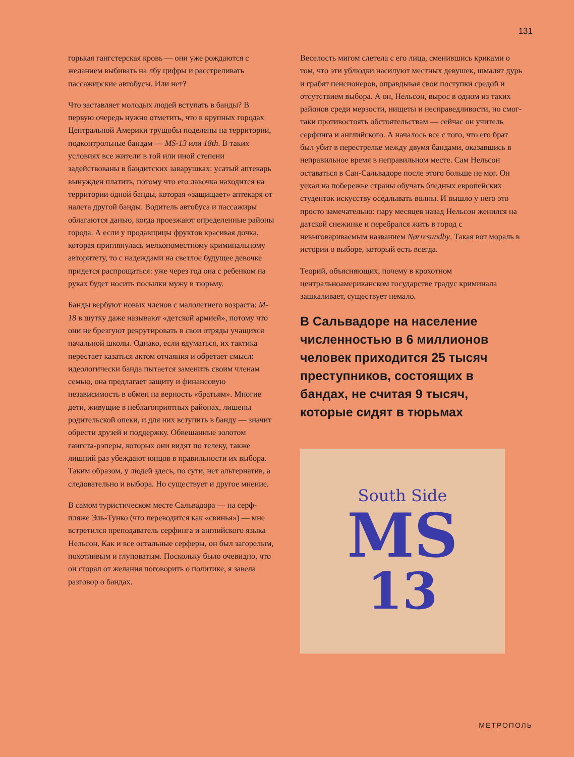131
горькая гангстерская кровь — они уже рождаются с желанием выбивать на лбу цифры и расстреливать пассажирские автобусы. Или нет?
Что заставляет молодых людей вступать в банды? В первую очередь нужно отметить, что в крупных городах Центральной Америки трущобы поделены на территории, подконтрольные бандам — MS-13 или 18th. В таких условиях все жители в той или иной степени задействованы в бандитских заварушках: усатый аптекарь вынужден платить, потому что его лавочка находится на территории одной банды, которая «защищает» аптекаря от налета другой банды. Водитель автобуса и пассажиры облагаются данью, когда проезжают определенные районы города. А если у продавщицы фруктов красивая дочка, которая приглянулась мелкопоместному криминальному авторитету, то с надеждами на светлое будущее девочке придется распрощаться: уже через год она с ребенком на руках будет носить посылки мужу в тюрьму.
Банды вербуют новых членов с малолетнего возраста: M-18 в шутку даже называют «детской армией», потому что они не брезгуют рекрутировать в свои отряды учащихся начальной школы. Однако, если вдуматься, их тактика перестает казаться актом отчаяния и обретает смысл: идеологически банда пытается заменить своим членам семью, она предлагает защиту и финансовую независимость в обмен на верность «братьям». Многие дети, живущие в неблагоприятных районах, лишены родительской опеки, и для них вступить в банду — значит обрести друзей и поддержку. Обвешанные золотом гангста-рэперы, которых они видят по телеку, также лишний раз убеждают юнцов в правильности их выбора. Таким образом, у людей здесь, по сути, нет альтернатив, а следовательно и выбора. Но существует и другое мнение.
В самом туристическом месте Сальвадора — на серф-пляже Эль-Тунко (что переводится как «свинья») — мне встретился преподаватель серфинга и английского языка Нельсон. Как и все остальные серферы, он был загорелым, похотливым и глуповатым. Поскольку было очевидно, что он сгорал от желания поговорить о политике, я завела разговор о бандах.
Веселость мигом слетела с его лица, сменившись криками о том, что эти ублюдки насилуют местных девушек, шмалят дурь и грабят пенсионеров, оправдывая свои поступки средой и отсутствием выбора. А он, Нельсон, вырос в одном из таких районов среди мерзости, нищеты и несправедливости, но смог-таки противостоять обстоятельствам — сейчас он учитель серфинга и английского. А началось все с того, что его брат был убит в перестрелке между двумя бандами, оказавшись в неправильное время в неправильном месте. Сам Нельсон оставаться в Сан-Сальвадоре после этого больше не мог. Он уехал на побережье страны обучать бледных европейских студенток искусству оседлывать волны. И вышло у него это просто замечательно: пару месяцев назад Нельсон женился на датской снежинке и перебрался жить в город с невыговариваемым названием Nørresundby. Такая вот мораль в истории о выборе, который есть всегда.
Теорий, объясняющих, почему в крохотном центральноамериканском государстве градус криминала зашкаливает, существует немало.
В Сальвадоре на население численностью в 6 миллионов человек приходится 25 тысяч преступников, состоящих в бандах, не считая 9 тысяч, которые сидят в тюрьмах
South Side
MS
13
МЕТРОПОЛЬ